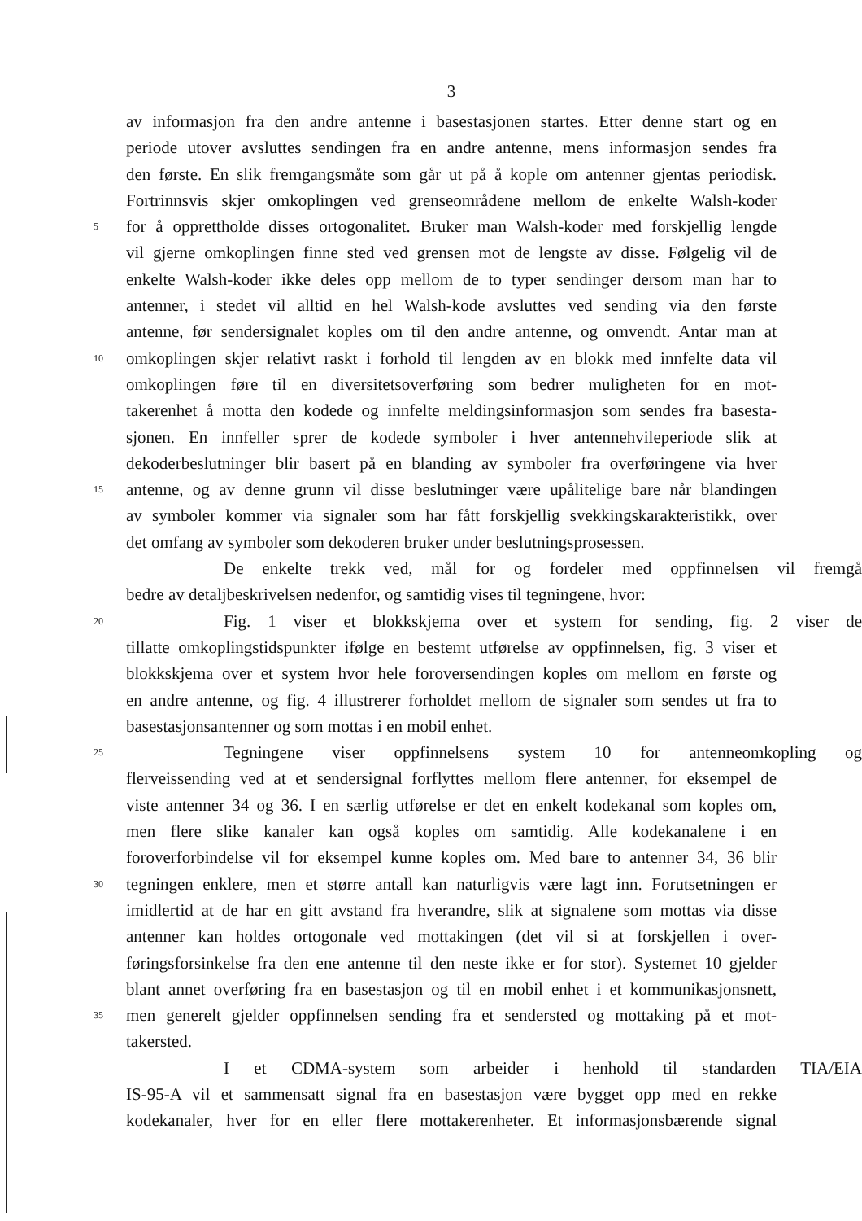3
av informasjon fra den andre antenne i basestasjonen startes. Etter denne start og en
periode utover avsluttes sendingen fra en andre antenne, mens informasjon sendes fra
den første. En slik fremgangsmåte som går ut på å kople om antenner gjentas periodisk.
Fortrinnsvis skjer omkoplingen ved grenseområdene mellom de enkelte Walsh-koder
5 for å opprettholde disses ortogonalitet. Bruker man Walsh-koder med forskjellig lengde
vil gjerne omkoplingen finne sted ved grensen mot de lengste av disse. Følgelig vil de
enkelte Walsh-koder ikke deles opp mellom de to typer sendinger dersom man har to
antenner, i stedet vil alltid en hel Walsh-kode avsluttes ved sending via den første
antenne, før sendersignalet koples om til den andre antenne, og omvendt. Antar man at
10 omkoplingen skjer relativt raskt i forhold til lengden av en blokk med innfelte data vil
omkoplingen føre til en diversitetsoverføring som bedrer muligheten for en mot-
takerenhet å motta den kodede og innfelte meldingsinformasjon som sendes fra basesta-
sjonen. En innfeller sprer de kodede symboler i hver antennehvileperiode slik at
dekoderbeslutninger blir basert på en blanding av symboler fra overføringene via hver
15 antenne, og av denne grunn vil disse beslutninger være upålitelige bare når blandingen
av symboler kommer via signaler som har fått forskjellig svekkingskarakteristikk, over
det omfang av symboler som dekoderen bruker under beslutningsprosessen.
De enkelte trekk ved, mål for og fordeler med oppfinnelsen vil fremgå
bedre av detaljbeskrivelsen nedenfor, og samtidig vises til tegningene, hvor:
20 Fig. 1 viser et blokkskjema over et system for sending, fig. 2 viser de
tillatte omkoplingstidspunkter ifølge en bestemt utførelse av oppfinnelsen, fig. 3 viser et
blokkskjema over et system hvor hele foroversendingen koples om mellom en første og
en andre antenne, og fig. 4 illustrerer forholdet mellom de signaler som sendes ut fra to
basestasjonsantenner og som mottas i en mobil enhet.
25 Tegningene viser oppfinnelsens system 10 for antenneomkopling og
flerveissending ved at et sendersignal forflyttes mellom flere antenner, for eksempel de
viste antenner 34 og 36. I en særlig utførelse er det en enkelt kodekanal som koples om,
men flere slike kanaler kan også koples om samtidig. Alle kodekanalene i en
foroverforbindelse vil for eksempel kunne koples om. Med bare to antenner 34, 36 blir
30 tegningen enklere, men et større antall kan naturligvis være lagt inn. Forutsetningen er
imidlertid at de har en gitt avstand fra hverandre, slik at signalene som mottas via disse
antenner kan holdes ortogonale ved mottakingen (det vil si at forskjellen i over-
føringsforsinkelse fra den ene antenne til den neste ikke er for stor). Systemet 10 gjelder
blant annet overføring fra en basestasjon og til en mobil enhet i et kommunikasjonsnett,
35 men generelt gjelder oppfinnelsen sending fra et sendersted og mottaking på et mot-
takersted.
I et CDMA-system som arbeider i henhold til standarden TIA/EIA
IS-95-A vil et sammensatt signal fra en basestasjon være bygget opp med en rekke
kodekanaler, hver for en eller flere mottakerenheter. Et informasjonsbærende signal